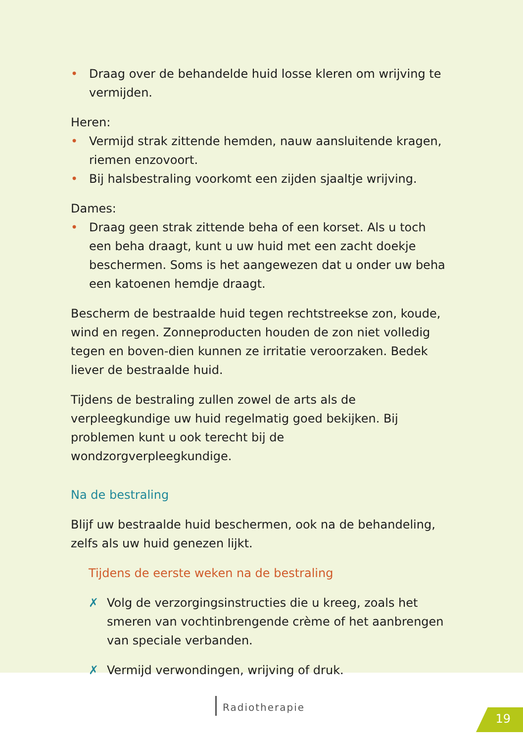• Draag over de behandelde huid losse kleren om wrijving te vermijden.
Heren:
• Vermijd strak zittende hemden, nauw aansluitende kragen, riemen enzovoort.
• Bij halsbestraling voorkomt een zijden sjaaltje wrijving.
Dames:
• Draag geen strak zittende beha of een korset. Als u toch een beha draagt, kunt u uw huid met een zacht doekje beschermen. Soms is het aangewezen dat u onder uw beha een katoenen hemdje draagt.
Bescherm de bestraalde huid tegen rechtstreekse zon, koude, wind en regen. Zonneproducten houden de zon niet volledig tegen en boven-dien kunnen ze irritatie veroorzaken. Bedek liever de bestraalde huid.
Tijdens de bestraling zullen zowel de arts als de verpleegkundige uw huid regelmatig goed bekijken. Bij problemen kunt u ook terecht bij de wondzorgverpleegkundige.
Na de bestraling
Blijf uw bestraalde huid beschermen, ook na de behandeling, zelfs als uw huid genezen lijkt.
Tijdens de eerste weken na de bestraling
✗ Volg de verzorgingsinstructies die u kreeg, zoals het smeren van vochtinbrengende crème of het aanbrengen van speciale verbanden.
✗ Vermijd verwondingen, wrijving of druk.
Radiotherapie
19